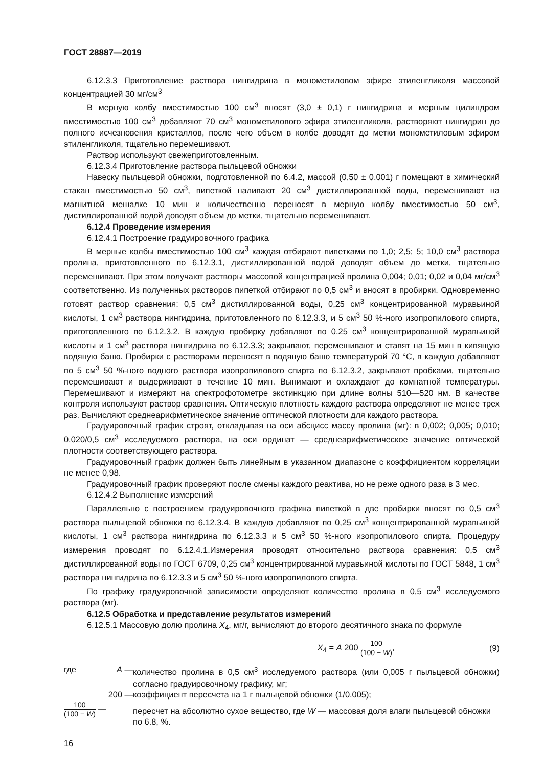ГОСТ 28887—2019
6.12.3.3 Приготовление раствора нингидрина в монометиловом эфире этиленгликоля массовой концентрацией 30 мг/см<sup>3</sup>
В мерную колбу вместимостью 100 см<sup>3</sup> вносят (3,0 ± 0,1) г нингидрина и мерным цилиндром вместимостью 100 см<sup>3</sup> добавляют 70 см<sup>3</sup> монометилового эфира этиленгликоля, растворяют нингидрин до полного исчезновения кристаллов, после чего объем в колбе доводят до метки монометиловым эфиром этиленгликоля, тщательно перемешивают.
Раствор используют свежеприготовленным.
6.12.3.4 Приготовление раствора пыльцевой обножки
Навеску пыльцевой обножки, подготовленной по 6.4.2, массой (0,50 ± 0,001) г помещают в химический стакан вместимостью 50 см<sup>3</sup>, пипеткой наливают 20 см<sup>3</sup> дистиллированной воды, перемешивают на магнитной мешалке 10 мин и количественно переносят в мерную колбу вместимостью 50 см<sup>3</sup>, дистиллированной водой доводят объем до метки, тщательно перемешивают.
6.12.4 Проведение измерения
6.12.4.1 Построение градуировочного графика
В мерные колбы вместимостью 100 см<sup>3</sup> каждая отбирают пипетками по 1,0; 2,5; 5; 10,0 см<sup>3</sup> раствора пролина, приготовленного по 6.12.3.1, дистиллированной водой доводят объем до метки, тщательно перемешивают. При этом получают растворы массовой концентрацией пролина 0,004; 0,01; 0,02 и 0,04 мг/см<sup>3</sup> соответственно. Из полученных растворов пипеткой отбирают по 0,5 см<sup>3</sup> и вносят в пробирки. Одновременно готовят раствор сравнения: 0,5 см<sup>3</sup> дистиллированной воды, 0,25 см<sup>3</sup> концентрированной муравьиной кислоты, 1 см<sup>3</sup> раствора нингидрина, приготовленного по 6.12.3.3, и 5 см<sup>3</sup> 50 %-ного изопропилового спирта, приготовленного по 6.12.3.2. В каждую пробирку добавляют по 0,25 см<sup>3</sup> концентрированной муравьиной кислоты и 1 см<sup>3</sup> раствора нингидрина по 6.12.3.3; закрывают, перемешивают и ставят на 15 мин в кипящую водяную баню. Пробирки с растворами переносят в водяную баню температурой 70 °С, в каждую добавляют по 5 см<sup>3</sup> 50 %-ного водного раствора изопропилового спирта по 6.12.3.2, закрывают пробками, тщательно перемешивают и выдерживают в течение 10 мин. Вынимают и охлаждают до комнатной температуры. Перемешивают и измеряют на спектрофотометре экстинкцию при длине волны 510—520 нм. В качестве контроля используют раствор сравнения. Оптическую плотность каждого раствора определяют не менее трех раз. Вычисляют среднеарифметическое значение оптической плотности для каждого раствора.
Градуировочный график строят, откладывая на оси абсцисс массу пролина (мг): в 0,002; 0,005; 0,010; 0,020/0,5 см<sup>3</sup> исследуемого раствора, на оси ординат — среднеарифметическое значение оптической плотности соответствующего раствора.
Градуировочный график должен быть линейным в указанном диапазоне с коэффициентом корреляции не менее 0,98.
Градуировочный график проверяют после смены каждого реактива, но не реже одного раза в 3 мес.
6.12.4.2 Выполнение измерений
Параллельно с построением градуировочного графика пипеткой в две пробирки вносят по 0,5 см<sup>3</sup> раствора пыльцевой обножки по 6.12.3.4. В каждую добавляют по 0,25 см<sup>3</sup> концентрированной муравьиной кислоты, 1 см<sup>3</sup> раствора нингидрина по 6.12.3.3 и 5 см<sup>3</sup> 50 %-ного изопропилового спирта. Процедуру измерения проводят по 6.12.4.1.Измерения проводят относительно раствора сравнения: 0,5 см<sup>3</sup> дистиллированной воды по ГОСТ 6709, 0,25 см<sup>3</sup> концентрированной муравьиной кислоты по ГОСТ 5848, 1 см<sup>3</sup> раствора нингидрина по 6.12.3.3 и 5 см<sup>3</sup> 50 %-ного изопропилового спирта.
По графику градуировочной зависимости определяют количество пролина в 0,5 см<sup>3</sup> исследуемого раствора (мг).
6.12.5 Обработка и представление результатов измерений
6.12.5.1 Массовую долю пролина X<sub>4</sub>, мг/г, вычисляют до второго десятичного знака по формуле
X<sub>4</sub> = A 200 100 (100 − W), (9)
| где | A — | количество пролина в 0,5 см<sup>3</sup> исследуемого раствора (или 0,005 г пыльцевой обножки) согласно градуировочному графику, мг; |
| | 200 — | коэффициент пересчета на 1 г пыльцевой обножки (1/0,005); |
| 100 (100 − W ) — | | пересчет на абсолютно сухое вещество, где W — массовая доля влаги пыльцевой обножки по 6.8, %. |
16